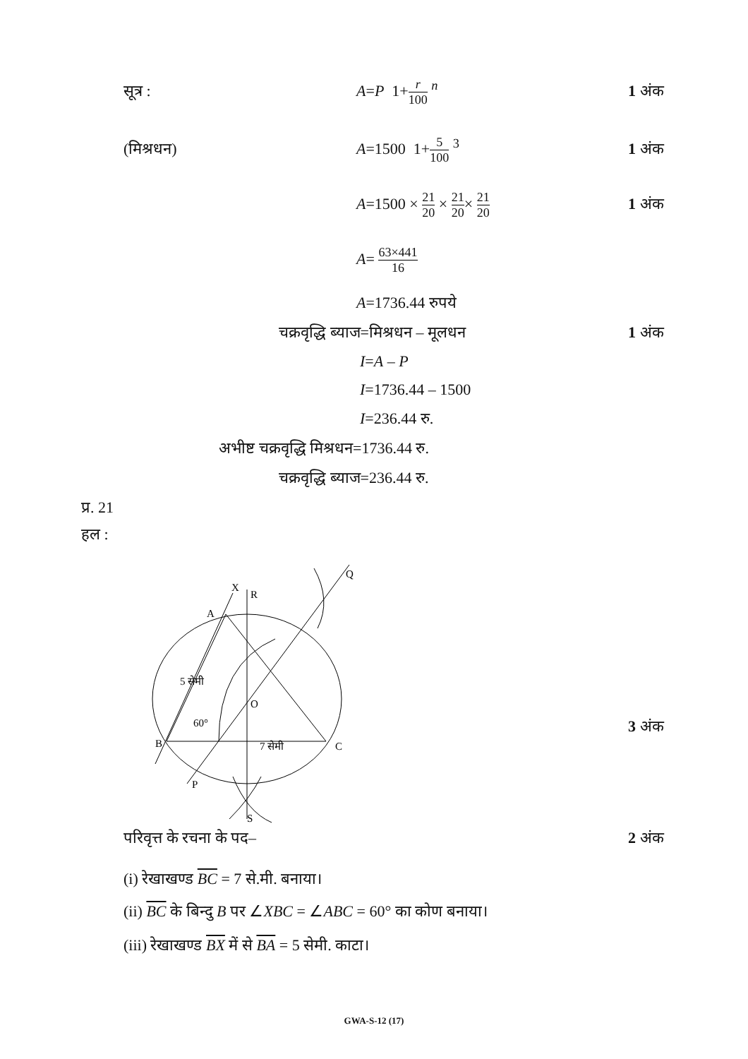सूत्र : A=P 1+r 100 <sup>n</sup> 1 अंक
(मिश्रधन) A=1500 1+5 100 <sup>3</sup> 1 अंक
A=1500 × 21 20 × 21 20× 21 20 1 अंक
A= 63×441 16
A=1736.44 रुपये
चक्रवृद्धि ब्याज=मिश्रधन – मूलधन 1 अंक
I=A – P
I=1736.44 – 1500
I=236.44 रु.
अभीष्ट चक्रवृद्धि मिश्रधन=1736.44 रु.
चक्रवृद्धि ब्याज=236.44 रु.
प्र. 21
हल :
X
R
A
Q
O
60°
B
C
7 सेमी
P
S
5 सेमी
3 अंक
परिवृत्त के रचना के पद– 2 अंक
(i) रेखाखण्ड BC = 7 से.मी. बनाया।
(ii) BC के बिन्दु B पर ∠XBC = ∠ABC = 60° का कोण बनाया।
(iii) रेखाखण्ड BX में से BA = 5 सेमी. काटा।
GWA-S-12 (17)